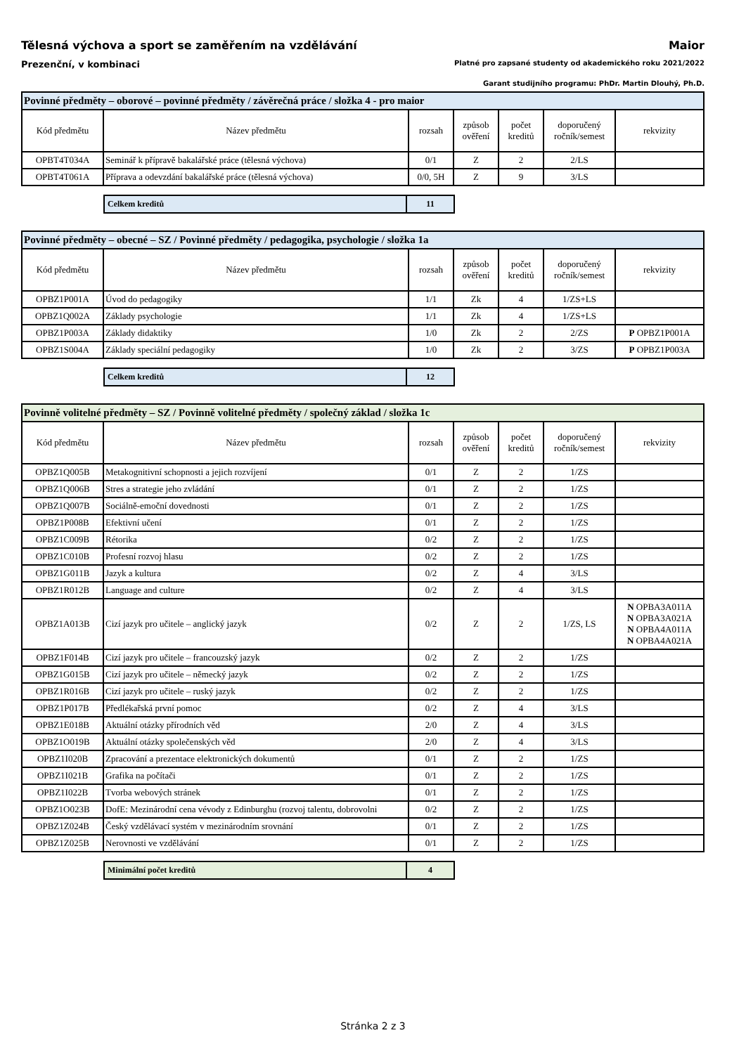Tělesná výchova a sport se zaměřením na vzdělávání
Maior
Prezenční, v kombinaci Platné pro zapsané studenty od akademického roku 2021/2022
Garant studijního programu: PhDr. Martin Dlouhý, Ph.D.
| Povinné předměty – oborové – povinné předměty / závěrečná práce / složka 4 - pro maior | | | | | | |
| --- | --- | --- | --- | --- | --- | --- |
| Kód předmětu | Název předmětu | rozsah | způsob ověření | počet kreditů | doporučený ročník/semest | rekvizity |
| OPBT4T034A | Seminář k přípravě bakalářské práce (tělesná výchova) | 0/1 | Z | 2 | 2/LS | |
| OPBT4T061A | Příprava a odevzdání bakalářské práce (tělesná výchova) | 0/0, 5H | Z | 9 | 3/LS | |
| Celkem kreditů | 11 |
| Povinné předměty – obecné – SZ / Povinné předměty / pedagogika, psychologie / složka 1a | | | | | | |
| --- | --- | --- | --- | --- | --- | --- |
| Kód předmětu | Název předmětu | rozsah | způsob ověření | počet kreditů | doporučený ročník/semest | rekvizity |
| OPBZ1P001A | Úvod do pedagogiky | 1/1 | Zk | 4 | 1/ZS+LS | |
| OPBZ1Q002A | Základy psychologie | 1/1 | Zk | 4 | 1/ZS+LS | |
| OPBZ1P003A | Základy didaktiky | 1/0 | Zk | 2 | 2/ZS | P OPBZ1P001A |
| OPBZ1S004A | Základy speciální pedagogiky | 1/0 | Zk | 2 | 3/ZS | P OPBZ1P003A |
| Celkem kreditů | 12 |
| Povinně volitelné předměty – SZ / Povinně volitelné předměty / společný základ / složka 1c | | | | | | |
| --- | --- | --- | --- | --- | --- | --- |
| Kód předmětu | Název předmětu | rozsah | způsob ověření | počet kreditů | doporučený ročník/semest | rekvizity |
| OPBZ1Q005B | Metakognitivní schopnosti a jejich rozvíjení | 0/1 | Z | 2 | 1/ZS | |
| OPBZ1Q006B | Stres a strategie jeho zvládání | 0/1 | Z | 2 | 1/ZS | |
| OPBZ1Q007B | Sociálně-emoční dovednosti | 0/1 | Z | 2 | 1/ZS | |
| OPBZ1P008B | Efektivní učení | 0/1 | Z | 2 | 1/ZS | |
| OPBZ1C009B | Rétorika | 0/2 | Z | 2 | 1/ZS | |
| OPBZ1C010B | Profesní rozvoj hlasu | 0/2 | Z | 2 | 1/ZS | |
| OPBZ1G011B | Jazyk a kultura | 0/2 | Z | 4 | 3/LS | |
| OPBZ1R012B | Language and culture | 0/2 | Z | 4 | 3/LS | |
| OPBZ1A013B | Cizí jazyk pro učitele – anglický jazyk | 0/2 | Z | 2 | 1/ZS, LS | N OPBA3A011A N OPBA3A021A N OPBA4A011A N OPBA4A021A |
| OPBZ1F014B | Cizí jazyk pro učitele – francouzský jazyk | 0/2 | Z | 2 | 1/ZS | |
| OPBZ1G015B | Cizí jazyk pro učitele – německý jazyk | 0/2 | Z | 2 | 1/ZS | |
| OPBZ1R016B | Cizí jazyk pro učitele – ruský jazyk | 0/2 | Z | 2 | 1/ZS | |
| OPBZ1P017B | Předlékařská první pomoc | 0/2 | Z | 4 | 3/LS | |
| OPBZ1E018B | Aktuální otázky přírodních věd | 2/0 | Z | 4 | 3/LS | |
| OPBZ1O019B | Aktuální otázky společenských věd | 2/0 | Z | 4 | 3/LS | |
| OPBZ1I020B | Zpracování a prezentace elektronických dokumentů | 0/1 | Z | 2 | 1/ZS | |
| OPBZ1I021B | Grafika na počítači | 0/1 | Z | 2 | 1/ZS | |
| OPBZ1I022B | Tvorba webových stránek | 0/1 | Z | 2 | 1/ZS | |
| OPBZ1O023B | DofE: Mezinárodní cena vévody z Edinburghu (rozvoj talentu, dobrovolni | 0/2 | Z | 2 | 1/ZS | |
| OPBZ1Z024B | Český vzdělávací systém v mezinárodním srovnání | 0/1 | Z | 2 | 1/ZS | |
| OPBZ1Z025B | Nerovnosti ve vzdělávání | 0/1 | Z | 2 | 1/ZS | |
| Minimální počet kreditů | 4 |
Stránka 2 z 3